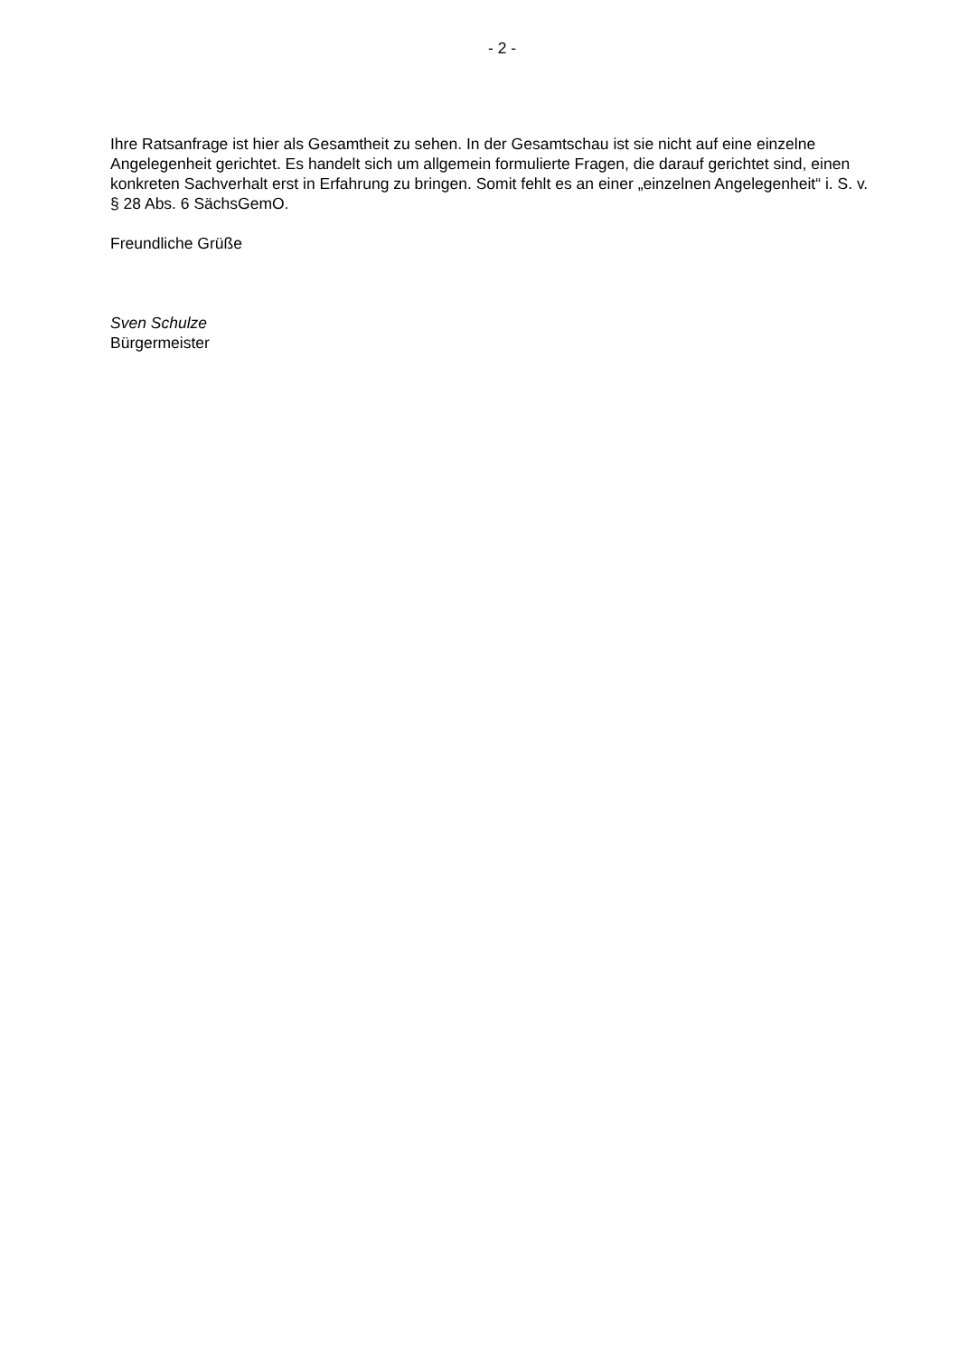- 2 -
Ihre Ratsanfrage ist hier als Gesamtheit zu sehen. In der Gesamtschau ist sie nicht auf eine einzelne Angelegenheit gerichtet. Es handelt sich um allgemein formulierte Fragen, die darauf gerichtet sind, einen konkreten Sachverhalt erst in Erfahrung zu bringen. Somit fehlt es an einer „einzelnen Angelegenheit“ i. S. v. § 28 Abs. 6 SächsGemO.
Freundliche Grüße
Sven Schulze
Bürgermeister